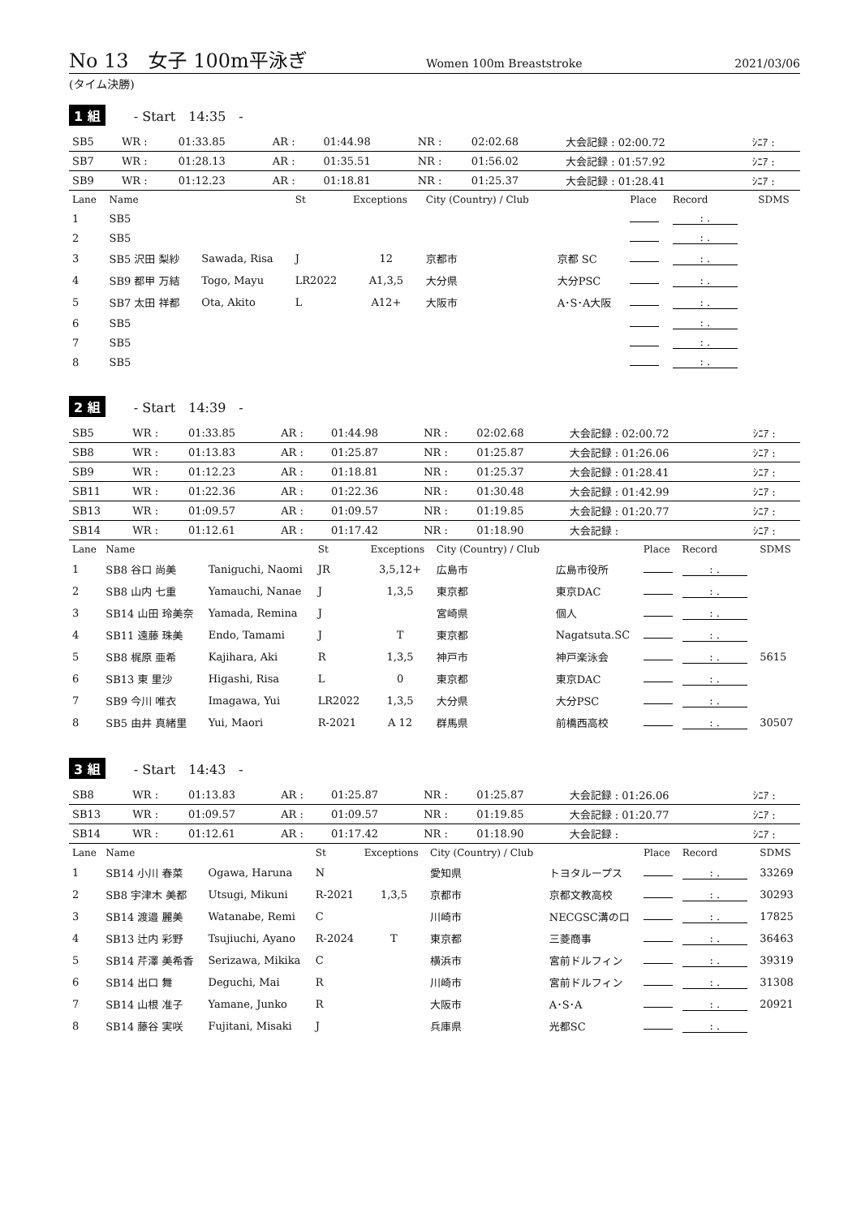No 13　女子 100m平泳ぎ Women 100m Breaststroke 2021/03/06
(タイム決勝)
1 組 - Start　14:35　-
| SB5 | WR : | 01:33.85 | AR : | 01:44.98 | NR : | 02:02.68 | 大会記録 : 02:00.72 | ｼﾆｱ : |
| SB7 | WR : | 01:28.13 | AR : | 01:35.51 | NR : | 01:56.02 | 大会記録 : 01:57.92 | ｼﾆｱ : |
| SB9 | WR : | 01:12.23 | AR : | 01:18.81 | NR : | 01:25.37 | 大会記録 : 01:28.41 | ｼﾆｱ : |
| Lane | Name | | St | Exceptions | City (Country) / Club | | Place | Record | SDMS |
| --- | --- | --- | --- | --- | --- | --- | --- | --- | --- |
| 1 | SB5 | | | | | | | : . | |
| 2 | SB5 | | | | | | | : . | |
| 3 | SB5 沢田 梨紗 | Sawada, Risa | J | 12 | 京都市 | 京都 SC | | : . | |
| 4 | SB9 都甲 万結 | Togo, Mayu | LR2022 | A1,3,5 | 大分県 | 大分PSC | | : . | |
| 5 | SB7 太田 祥都 | Ota, Akito | L | A12+ | 大阪市 | A･S･A大阪 | | : . | |
| 6 | SB5 | | | | | | | : . | |
| 7 | SB5 | | | | | | | : . | |
| 8 | SB5 | | | | | | | : . | |
2 組 - Start　14:39　-
| SB5 | WR : | 01:33.85 | AR : | 01:44.98 | NR : | 02:02.68 | 大会記録 : 02:00.72 | ｼﾆｱ : |
| SB8 | WR : | 01:13.83 | AR : | 01:25.87 | NR : | 01:25.87 | 大会記録 : 01:26.06 | ｼﾆｱ : |
| SB9 | WR : | 01:12.23 | AR : | 01:18.81 | NR : | 01:25.37 | 大会記録 : 01:28.41 | ｼﾆｱ : |
| SB11 | WR : | 01:22.36 | AR : | 01:22.36 | NR : | 01:30.48 | 大会記録 : 01:42.99 | ｼﾆｱ : |
| SB13 | WR : | 01:09.57 | AR : | 01:09.57 | NR : | 01:19.85 | 大会記録 : 01:20.77 | ｼﾆｱ : |
| SB14 | WR : | 01:12.61 | AR : | 01:17.42 | NR : | 01:18.90 | 大会記録 : | ｼﾆｱ : |
| Lane | Name | | St | Exceptions | City (Country) / Club | | Place | Record | SDMS |
| --- | --- | --- | --- | --- | --- | --- | --- | --- | --- |
| 1 | SB8 谷口 尚美 | Taniguchi, Naomi | JR | 3,5,12+ | 広島市 | 広島市役所 | | : . | |
| 2 | SB8 山内 七重 | Yamauchi, Nanae | J | 1,3,5 | 東京都 | 東京DAC | | : . | |
| 3 | SB14 山田 玲美奈 | Yamada, Remina | J | | 宮崎県 | 個人 | | : . | |
| 4 | SB11 遠藤 珠美 | Endo, Tamami | J | T | 東京都 | Nagatsuta.SC | | : . | |
| 5 | SB8 梶原 亜希 | Kajihara, Aki | R | 1,3,5 | 神戸市 | 神戸楽泳会 | | : . | 5615 |
| 6 | SB13 東 里沙 | Higashi, Risa | L | 0 | 東京都 | 東京DAC | | : . | |
| 7 | SB9 今川 唯衣 | Imagawa, Yui | LR2022 | 1,3,5 | 大分県 | 大分PSC | | : . | |
| 8 | SB5 由井 真緒里 | Yui, Maori | R-2021 | A 12 | 群馬県 | 前橋西高校 | | : . | 30507 |
3 組 - Start　14:43　-
| SB8 | WR : | 01:13.83 | AR : | 01:25.87 | NR : | 01:25.87 | 大会記録 : 01:26.06 | ｼﾆｱ : |
| SB13 | WR : | 01:09.57 | AR : | 01:09.57 | NR : | 01:19.85 | 大会記録 : 01:20.77 | ｼﾆｱ : |
| SB14 | WR : | 01:12.61 | AR : | 01:17.42 | NR : | 01:18.90 | 大会記録 : | ｼﾆｱ : |
| Lane | Name | | St | Exceptions | City (Country) / Club | | Place | Record | SDMS |
| --- | --- | --- | --- | --- | --- | --- | --- | --- | --- |
| 1 | SB14 小川 春菜 | Ogawa, Haruna | N | | 愛知県 | トヨタループス | | : . | 33269 |
| 2 | SB8 宇津木 美都 | Utsugi, Mikuni | R-2021 | 1,3,5 | 京都市 | 京都文教高校 | | : . | 30293 |
| 3 | SB14 渡邉 麗美 | Watanabe, Remi | C | | 川崎市 | NECGSC溝の口 | | : . | 17825 |
| 4 | SB13 辻内 彩野 | Tsujiuchi, Ayano | R-2024 | T | 東京都 | 三菱商事 | | : . | 36463 |
| 5 | SB14 芹澤 美希香 | Serizawa, Mikika | C | | 横浜市 | 宮前ドルフィン | | : . | 39319 |
| 6 | SB14 出口 舞 | Deguchi, Mai | R | | 川崎市 | 宮前ドルフィン | | : . | 31308 |
| 7 | SB14 山根 准子 | Yamane, Junko | R | | 大阪市 | A･S･A | | : . | 20921 |
| 8 | SB14 藤谷 実咲 | Fujitani, Misaki | J | | 兵庫県 | 光都SC | | : . | |